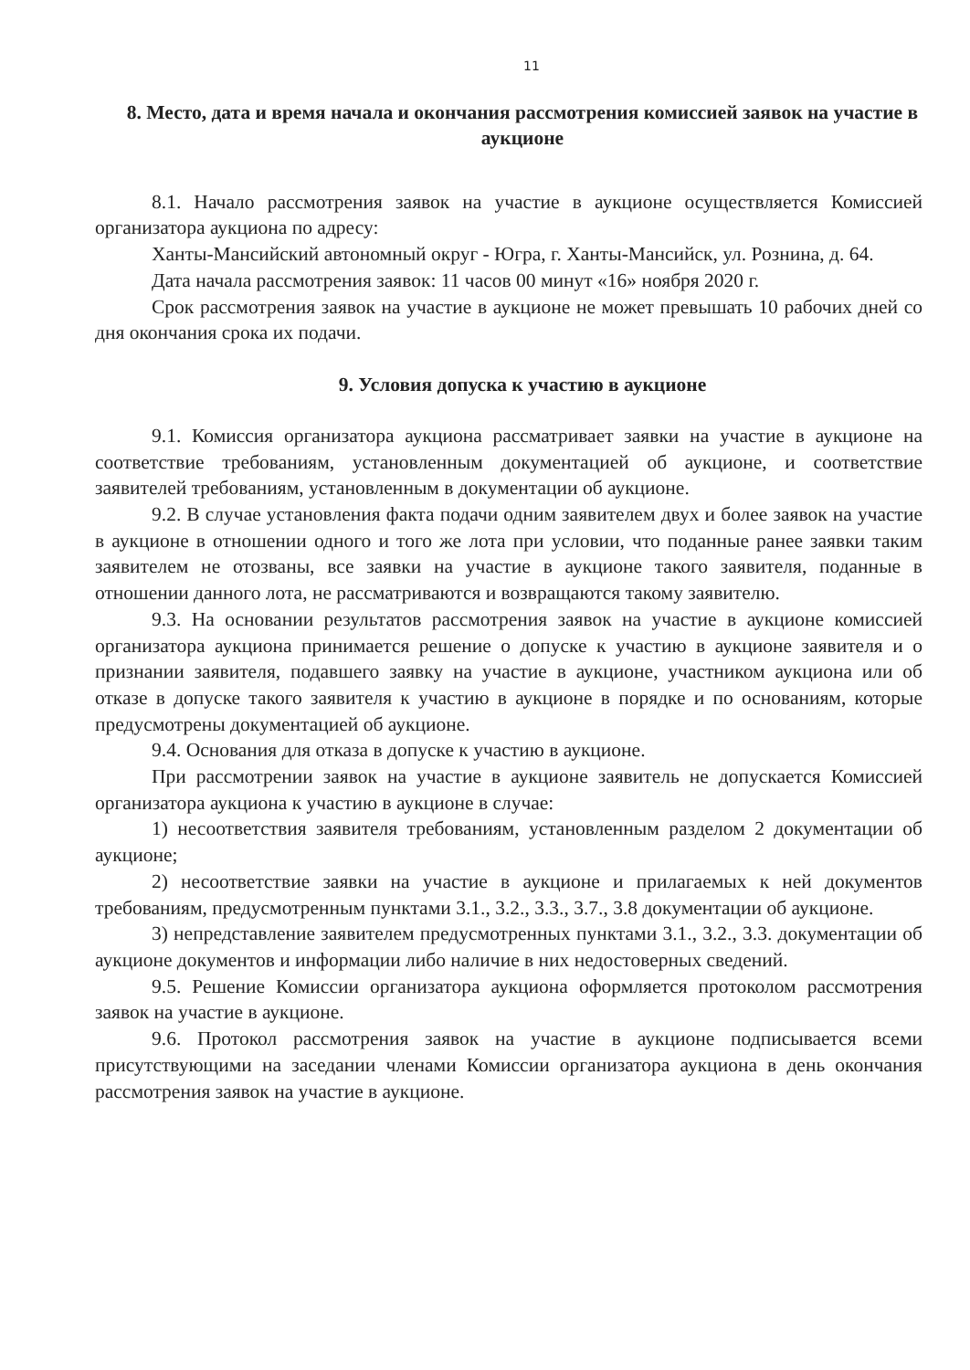11
8. Место, дата и время начала и окончания рассмотрения комиссией заявок на участие в аукционе
8.1. Начало рассмотрения заявок на участие в аукционе осуществляется Комиссией организатора аукциона по адресу:
Ханты-Мансийский автономный округ - Югра, г. Ханты-Мансийск, ул. Рознина, д. 64.
Дата начала рассмотрения заявок: 11 часов 00 минут «16» ноября 2020 г.
Срок рассмотрения заявок на участие в аукционе не может превышать 10 рабочих дней со дня окончания срока их подачи.
9. Условия допуска к участию в аукционе
9.1. Комиссия организатора аукциона рассматривает заявки на участие в аукционе на соответствие требованиям, установленным документацией об аукционе, и соответствие заявителей требованиям, установленным в документации об аукционе.
9.2. В случае установления факта подачи одним заявителем двух и более заявок на участие в аукционе в отношении одного и того же лота при условии, что поданные ранее заявки таким заявителем не отозваны, все заявки на участие в аукционе такого заявителя, поданные в отношении данного лота, не рассматриваются и возвращаются такому заявителю.
9.3. На основании результатов рассмотрения заявок на участие в аукционе комиссией организатора аукциона принимается решение о допуске к участию в аукционе заявителя и о признании заявителя, подавшего заявку на участие в аукционе, участником аукциона или об отказе в допуске такого заявителя к участию в аукционе в порядке и по основаниям, которые предусмотрены документацией об аукционе.
9.4. Основания для отказа в допуске к участию в аукционе.
При рассмотрении заявок на участие в аукционе заявитель не допускается Комиссией организатора аукциона к участию в аукционе в случае:
1) несоответствия заявителя требованиям, установленным разделом 2 документации об аукционе;
2) несоответствие заявки на участие в аукционе и прилагаемых к ней документов требованиям, предусмотренным пунктами 3.1., 3.2., 3.3., 3.7., 3.8 документации об аукционе.
3) непредставление заявителем предусмотренных пунктами 3.1., 3.2., 3.3. документации об аукционе документов и информации либо наличие в них недостоверных сведений.
9.5. Решение Комиссии организатора аукциона оформляется протоколом рассмотрения заявок на участие в аукционе.
9.6. Протокол рассмотрения заявок на участие в аукционе подписывается всеми присутствующими на заседании членами Комиссии организатора аукциона в день окончания рассмотрения заявок на участие в аукционе.